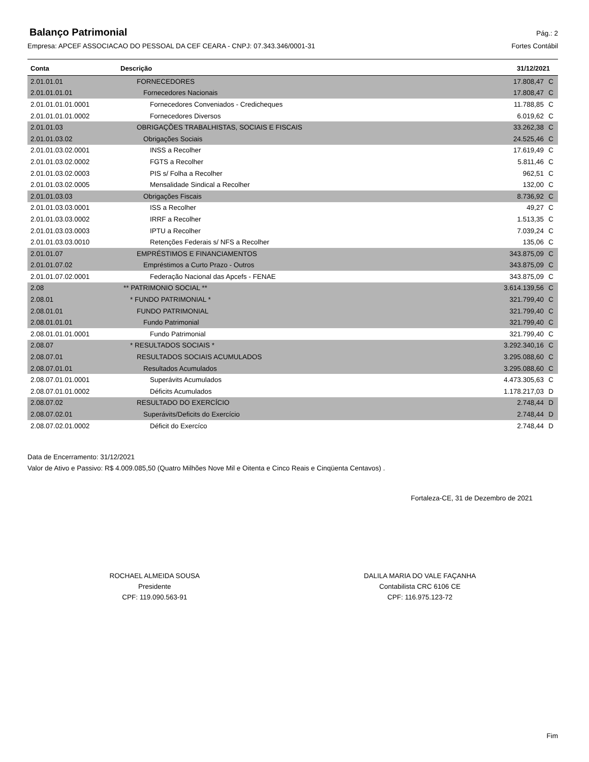Balanço Patrimonial
Pág.: 2
Empresa: APCEF ASSOCIACAO DO PESSOAL DA CEF CEARA - CNPJ: 07.343.346/0001-31 Fortes Contábil
| Conta | Descrição | 31/12/2021 | |
| --- | --- | --- | --- |
| 2.01.01.01 | FORNECEDORES | 17.808,47 | C |
| 2.01.01.01.01 | Fornecedores Nacionais | 17.808,47 | C |
| 2.01.01.01.01.0001 | Fornecedores Conveniados - Credicheques | 11.788,85 | C |
| 2.01.01.01.01.0002 | Fornecedores Diversos | 6.019,62 | C |
| 2.01.01.03 | OBRIGAÇÕES TRABALHISTAS, SOCIAIS E FISCAIS | 33.262,38 | C |
| 2.01.01.03.02 | Obrigações Sociais | 24.525,46 | C |
| 2.01.01.03.02.0001 | INSS a Recolher | 17.619,49 | C |
| 2.01.01.03.02.0002 | FGTS a Recolher | 5.811,46 | C |
| 2.01.01.03.02.0003 | PIS s/ Folha a Recolher | 962,51 | C |
| 2.01.01.03.02.0005 | Mensalidade Sindical a Recolher | 132,00 | C |
| 2.01.01.03.03 | Obrigações Fiscais | 8.736,92 | C |
| 2.01.01.03.03.0001 | ISS a Recolher | 49,27 | C |
| 2.01.01.03.03.0002 | IRRF a Recolher | 1.513,35 | C |
| 2.01.01.03.03.0003 | IPTU a Recolher | 7.039,24 | C |
| 2.01.01.03.03.0010 | Retenções Federais s/ NFS a Recolher | 135,06 | C |
| 2.01.01.07 | EMPRÉSTIMOS E FINANCIAMENTOS | 343.875,09 | C |
| 2.01.01.07.02 | Empréstimos a Curto Prazo - Outros | 343.875,09 | C |
| 2.01.01.07.02.0001 | Federação Nacional das Apcefs - FENAE | 343.875,09 | C |
| 2.08 | ** PATRIMONIO SOCIAL ** | 3.614.139,56 | C |
| 2.08.01 | * FUNDO PATRIMONIAL * | 321.799,40 | C |
| 2.08.01.01 | FUNDO PATRIMONIAL | 321.799,40 | C |
| 2.08.01.01.01 | Fundo Patrimonial | 321.799,40 | C |
| 2.08.01.01.01.0001 | Fundo Patrimonial | 321.799,40 | C |
| 2.08.07 | * RESULTADOS SOCIAIS * | 3.292.340,16 | C |
| 2.08.07.01 | RESULTADOS SOCIAIS ACUMULADOS | 3.295.088,60 | C |
| 2.08.07.01.01 | Resultados Acumulados | 3.295.088,60 | C |
| 2.08.07.01.01.0001 | Superávits Acumulados | 4.473.305,63 | C |
| 2.08.07.01.01.0002 | Déficits Acumulados | 1.178.217,03 | D |
| 2.08.07.02 | RESULTADO DO EXERCÍCIO | 2.748,44 | D |
| 2.08.07.02.01 | Superávits/Deficits do Exercício | 2.748,44 | D |
| 2.08.07.02.01.0002 | Déficit do Exercíco | 2.748,44 | D |
Data de Encerramento: 31/12/2021
Valor de Ativo e Passivo: R$ 4.009.085,50 (Quatro Milhões Nove Mil e Oitenta e Cinco Reais e Cinqüenta Centavos) .
Fortaleza-CE, 31 de Dezembro de 2021
ROCHAEL ALMEIDA SOUSA
Presidente
CPF: 119.090.563-91
DALILA MARIA DO VALE FAÇANHA
Contabilista CRC 6106 CE
CPF: 116.975.123-72
Fim